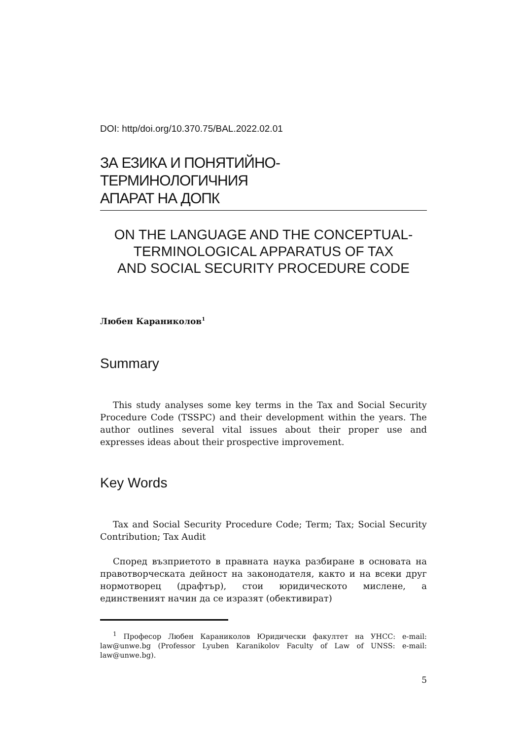DOI: http/doi.org/10.370.75/BAL.2022.02.01
ЗА ЕЗИКА И ПОНЯТИЙНО-ТЕРМИНОЛОГИЧНИЯ
АПАРАТ НА ДОПК
ON THE LANGUAGE AND THE CONCEPTUAL-
TERMINOLOGICAL APPARATUS OF TAX
AND SOCIAL SECURITY PROCEDURE CODE
Любен Караниколов<sup>1</sup>
Summary
This study analyses some key terms in the Tax and Social Security Procedure Code (TSSPC) and their development within the years. The author outlines several vital issues about their proper use and expresses ideas about their prospective improvement.
Key Words
Tax and Social Security Procedure Code; Term; Tax; Social Security Contribution; Tax Audit
Според възприетото в правната наука разбиране в основата на правотворческата дейност на законодателя, както и на всеки друг нормотворец (драфтър), стои юридическото мислене, а единственият начин да се изразят (обективират)
<sup>1</sup> Професор Любен Караниколов Юридически факултет на УНСС: e-mail: law@unwe.bg (Professor Lyuben Karanikolov Faculty of Law of UNSS: e-mail: law@unwe.bg).
5